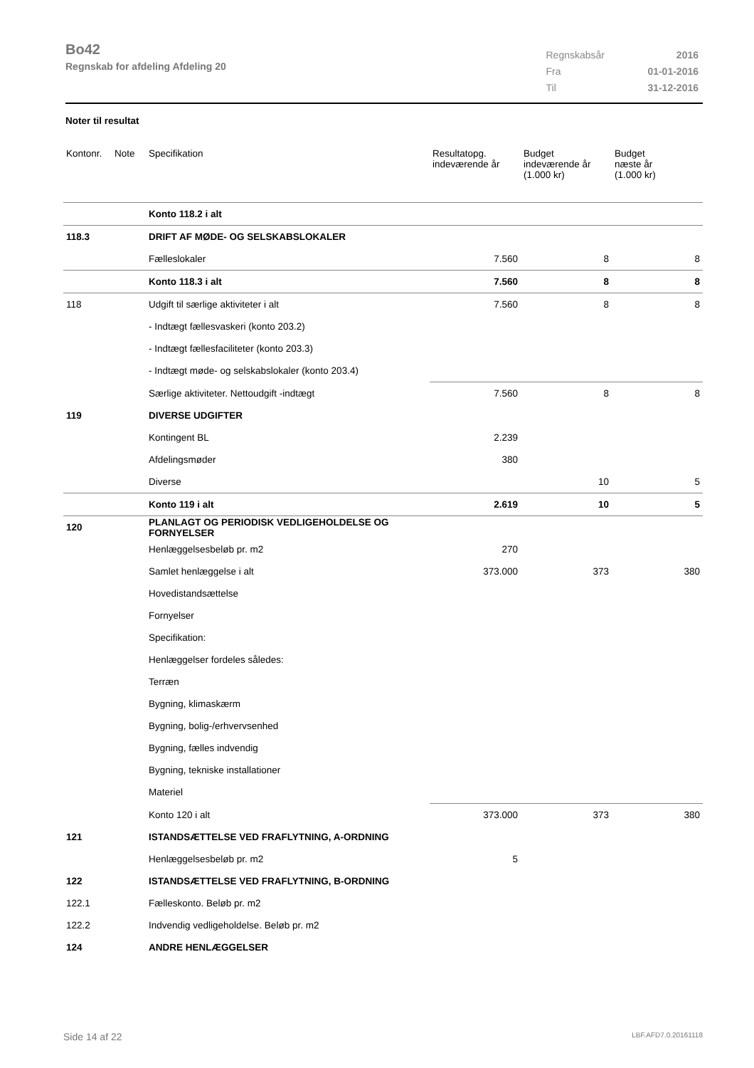Bo42
Regnskab for afdeling Afdeling 20
| Regnskabsår | 2016 |
| Fra | 01-01-2016 |
| Til | 31-12-2016 |
Noter til resultat
| Kontonr. | Note | Specifikation | Resultatopg. indeværende år | Budget indeværende år (1.000 kr) | Budget næste år (1.000 kr) |
| --- | --- | --- | --- | --- | --- |
| | | Konto 118.2 i alt | | | |
| 118.3 | | DRIFT AF MØDE- OG SELSKABSLOKALER | | | |
| | | Fælleslokaler | 7.560 | 8 | 8 |
| | | Konto 118.3 i alt | 7.560 | 8 | 8 |
| 118 | | Udgift til særlige aktiviteter i alt | 7.560 | 8 | 8 |
| | | - Indtægt fællesvaskeri (konto 203.2) | | | |
| | | - Indtægt fællesfaciliteter (konto 203.3) | | | |
| | | - Indtægt møde- og selskabslokaler (konto 203.4) | | | |
| | | Særlige aktiviteter. Nettoudgift -indtægt | 7.560 | 8 | 8 |
| 119 | | DIVERSE UDGIFTER | | | |
| | | Kontingent BL | 2.239 | | |
| | | Afdelingsmøder | 380 | | |
| | | Diverse | | 10 | 5 |
| | | Konto 119 i alt | 2.619 | 10 | 5 |
| 120 | | PLANLAGT OG PERIODISK VEDLIGEHOLDELSE OG FORNYELSER | | | |
| | | Henlæggelsesbeløb pr. m2 | 270 | | |
| | | Samlet henlæggelse i alt | 373.000 | 373 | 380 |
| | | Hovedistandsættelse | | | |
| | | Fornyelser | | | |
| | | Specifikation: | | | |
| | | Henlæggelser fordeles således: | | | |
| | | Terræn | | | |
| | | Bygning, klimaskærm | | | |
| | | Bygning, bolig-/erhvervsenhed | | | |
| | | Bygning, fælles indvendig | | | |
| | | Bygning, tekniske installationer | | | |
| | | Materiel | | | |
| | | Konto 120 i alt | 373.000 | 373 | 380 |
| 121 | | ISTANDSÆTTELSE VED FRAFLYTNING, A-ORDNING | | | |
| | | Henlæggelsesbeløb pr. m2 | 5 | | |
| 122 | | ISTANDSÆTTELSE VED FRAFLYTNING, B-ORDNING | | | |
| 122.1 | | Fælleskonto. Beløb pr. m2 | | | |
| 122.2 | | Indvendig vedligeholdelse. Beløb pr. m2 | | | |
| 124 | | ANDRE HENLÆGGELSER | | | |
Side 14 af 22 LBF.AFD7.0.20161118